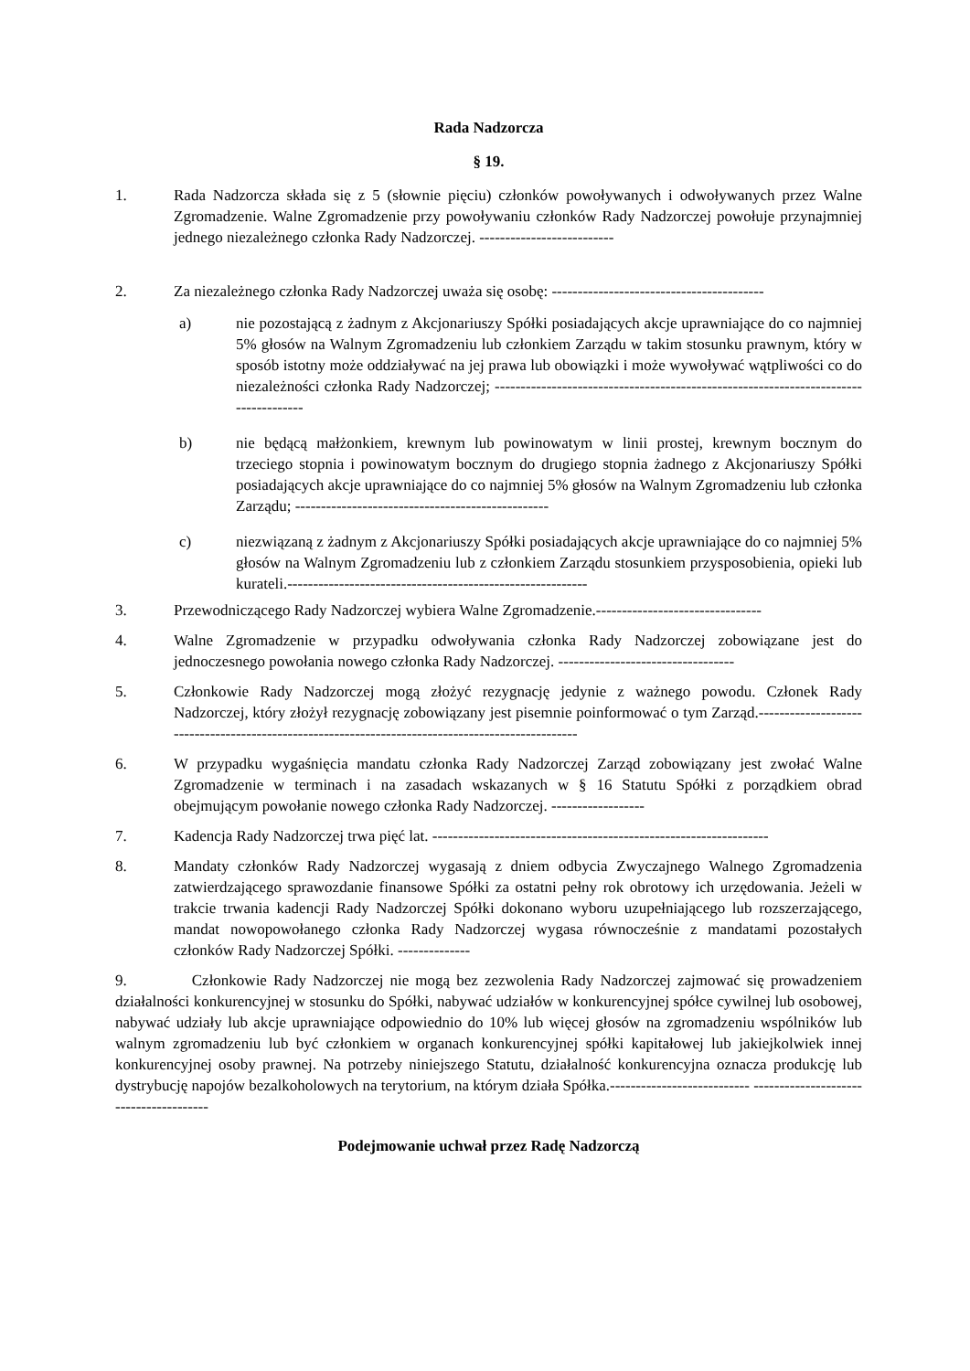Rada Nadzorcza
§ 19.
1. Rada Nadzorcza składa się z 5 (słownie pięciu) członków powoływanych i odwoływanych przez Walne Zgromadzenie. Walne Zgromadzenie przy powoływaniu członków Rady Nadzorczej powołuje przynajmniej jednego niezależnego członka Rady Nadzorczej. --------------------------
2. Za niezależnego członka Rady Nadzorczej uważa się osobę: -----------------------------------------
a) nie pozostającą z żadnym z Akcjonariuszy Spółki posiadających akcje uprawniające do co najmniej 5% głosów na Walnym Zgromadzeniu lub członkiem Zarządu w takim stosunku prawnym, który w sposób istotny może oddziaływać na jej prawa lub obowiązki i może wywoływać wątpliwości co do niezależności członka Rady Nadzorczej; ------------------------------------------------------------------------------------
b) nie będącą małżonkiem, krewnym lub powinowatym w linii prostej, krewnym bocznym do trzeciego stopnia i powinowatym bocznym do drugiego stopnia żadnego z Akcjonariuszy Spółki posiadających akcje uprawniające do co najmniej 5% głosów na Walnym Zgromadzeniu lub członka Zarządu; -------------------------------------------------
c) niezwiązaną z żadnym z Akcjonariuszy Spółki posiadających akcje uprawniające do co najmniej 5% głosów na Walnym Zgromadzeniu lub z członkiem Zarządu stosunkiem przysposobienia, opieki lub kurateli.----------------------------------------------------------
3. Przewodniczącego Rady Nadzorczej wybiera Walne Zgromadzenie.--------------------------------
4. Walne Zgromadzenie w przypadku odwoływania członka Rady Nadzorczej zobowiązane jest do jednoczesnego powołania nowego członka Rady Nadzorczej. ----------------------------------
5. Członkowie Rady Nadzorczej mogą złożyć rezygnację jedynie z ważnego powodu. Członek Rady Nadzorczej, który złożył rezygnację zobowiązany jest pisemnie poinformować o tym Zarząd.--------------------------------------------------------------------------------------------------
6. W przypadku wygaśnięcia mandatu członka Rady Nadzorczej Zarząd zobowiązany jest zwołać Walne Zgromadzenie w terminach i na zasadach wskazanych w § 16 Statutu Spółki z porządkiem obrad obejmującym powołanie nowego członka Rady Nadzorczej. ------------------
7. Kadencja Rady Nadzorczej trwa pięć lat. -----------------------------------------------------------------
8. Mandaty członków Rady Nadzorczej wygasają z dniem odbycia Zwyczajnego Walnego Zgromadzenia zatwierdzającego sprawozdanie finansowe Spółki za ostatni pełny rok obrotowy ich urzędowania. Jeżeli w trakcie trwania kadencji Rady Nadzorczej Spółki dokonano wyboru uzupełniającego lub rozszerzającego, mandat nowopowołanego członka Rady Nadzorczej wygasa równocześnie z mandatami pozostałych członków Rady Nadzorczej Spółki. --------------
9. Członkowie Rady Nadzorczej nie mogą bez zezwolenia Rady Nadzorczej zajmować się prowadzeniem działalności konkurencyjnej w stosunku do Spółki, nabywać udziałów w konkurencyjnej spółce cywilnej lub osobowej, nabywać udziały lub akcje uprawniające odpowiednio do 10% lub więcej głosów na zgromadzeniu wspólników lub walnym zgromadzeniu lub być członkiem w organach konkurencyjnej spółki kapitałowej lub jakiejkolwiek innej konkurencyjnej osoby prawnej. Na potrzeby niniejszego Statutu, działalność konkurencyjna oznacza produkcję lub dystrybucję napojów bezalkoholowych na terytorium, na którym działa Spółka.--------------------------- ---------------------------------------
Podejmowanie uchwał przez Radę Nadzorczą